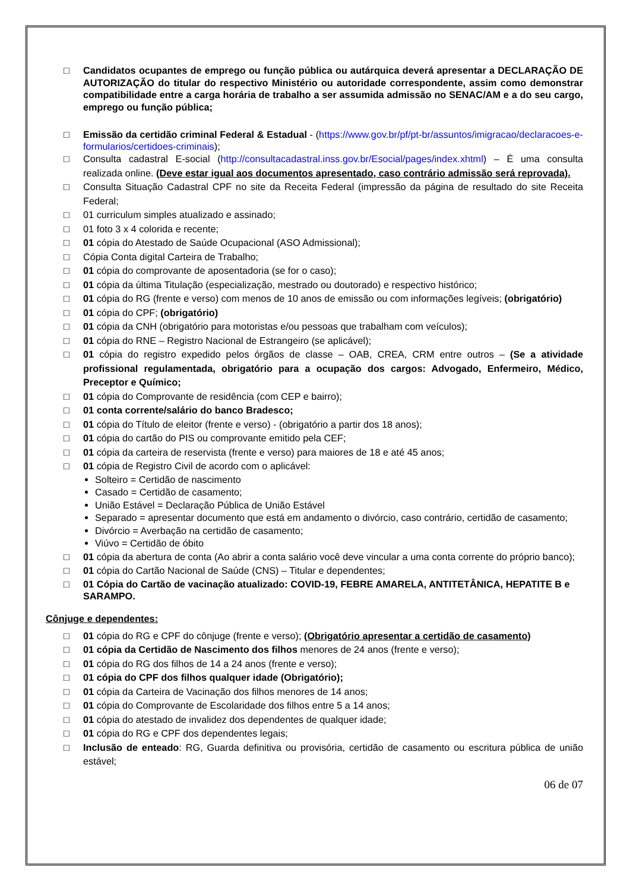□ Candidatos ocupantes de emprego ou função pública ou autárquica deverá apresentar a DECLARAÇÃO DE AUTORIZAÇÃO do titular do respectivo Ministério ou autoridade correspondente, assim como demonstrar compatibilidade entre a carga horária de trabalho a ser assumida admissão no SENAC/AM e a do seu cargo, emprego ou função pública;
□ Emissão da certidão criminal Federal & Estadual - (https://www.gov.br/pf/pt-br/assuntos/imigracao/declaracoes-e-formularios/certidoes-criminais);
□ Consulta cadastral E-social (http://consultacadastral.inss.gov.br/Esocial/pages/index.xhtml) – É uma consulta realizada online. (Deve estar igual aos documentos apresentado, caso contrário admissão será reprovada).
□ Consulta Situação Cadastral CPF no site da Receita Federal (impressão da página de resultado do site Receita Federal;
□ 01 curriculum simples atualizado e assinado;
□ 01 foto 3 x 4 colorida e recente;
□ 01 cópia do Atestado de Saúde Ocupacional (ASO Admissional);
□ Cópia Conta digital Carteira de Trabalho;
□ 01 cópia do comprovante de aposentadoria (se for o caso);
□ 01 cópia da última Titulação (especialização, mestrado ou doutorado) e respectivo histórico;
□ 01 cópia do RG (frente e verso) com menos de 10 anos de emissão ou com informações legíveis; (obrigatório)
□ 01 cópia do CPF; (obrigatório)
□ 01 cópia da CNH (obrigatório para motoristas e/ou pessoas que trabalham com veículos);
□ 01 cópia do RNE – Registro Nacional de Estrangeiro (se aplicável);
□ 01 cópia do registro expedido pelos órgãos de classe – OAB, CREA, CRM entre outros – (Se a atividade profissional regulamentada, obrigatório para a ocupação dos cargos: Advogado, Enfermeiro, Médico, Preceptor e Químico;
□ 01 cópia do Comprovante de residência (com CEP e bairro);
□ 01 conta corrente/salário do banco Bradesco;
□ 01 cópia do Título de eleitor (frente e verso) - (obrigatório a partir dos 18 anos);
□ 01 cópia do cartão do PIS ou comprovante emitido pela CEF;
□ 01 cópia da carteira de reservista (frente e verso) para maiores de 18 e até 45 anos;
□ 01 cópia de Registro Civil de acordo com o aplicável:
Solteiro = Certidão de nascimento
Casado = Certidão de casamento;
União Estável = Declaração Pública de União Estável
Separado = apresentar documento que está em andamento o divórcio, caso contrário, certidão de casamento;
Divórcio = Averbação na certidão de casamento;
Viúvo = Certidão de óbito
□ 01 cópia da abertura de conta (Ao abrir a conta salário você deve vincular a uma conta corrente do próprio banco);
□ 01 cópia do Cartão Nacional de Saúde (CNS) – Titular e dependentes;
□ 01 Cópia do Cartão de vacinação atualizado: COVID-19, FEBRE AMARELA, ANTITETÂNICA, HEPATITE B e SARAMPO.
Cônjuge e dependentes:
□ 01 cópia do RG e CPF do cônjuge (frente e verso); (Obrigatório apresentar a certidão de casamento)
□ 01 cópia da Certidão de Nascimento dos filhos menores de 24 anos (frente e verso);
□ 01 cópia do RG dos filhos de 14 a 24 anos (frente e verso);
□ 01 cópia do CPF dos filhos qualquer idade (Obrigatório);
□ 01 cópia da Carteira de Vacinação dos filhos menores de 14 anos;
□ 01 cópia do Comprovante de Escolaridade dos filhos entre 5 a 14 anos;
□ 01 cópia do atestado de invalidez dos dependentes de qualquer idade;
□ 01 cópia do RG e CPF dos dependentes legais;
□ Inclusão de enteado: RG, Guarda definitiva ou provisória, certidão de casamento ou escritura pública de união estável;
06 de 07